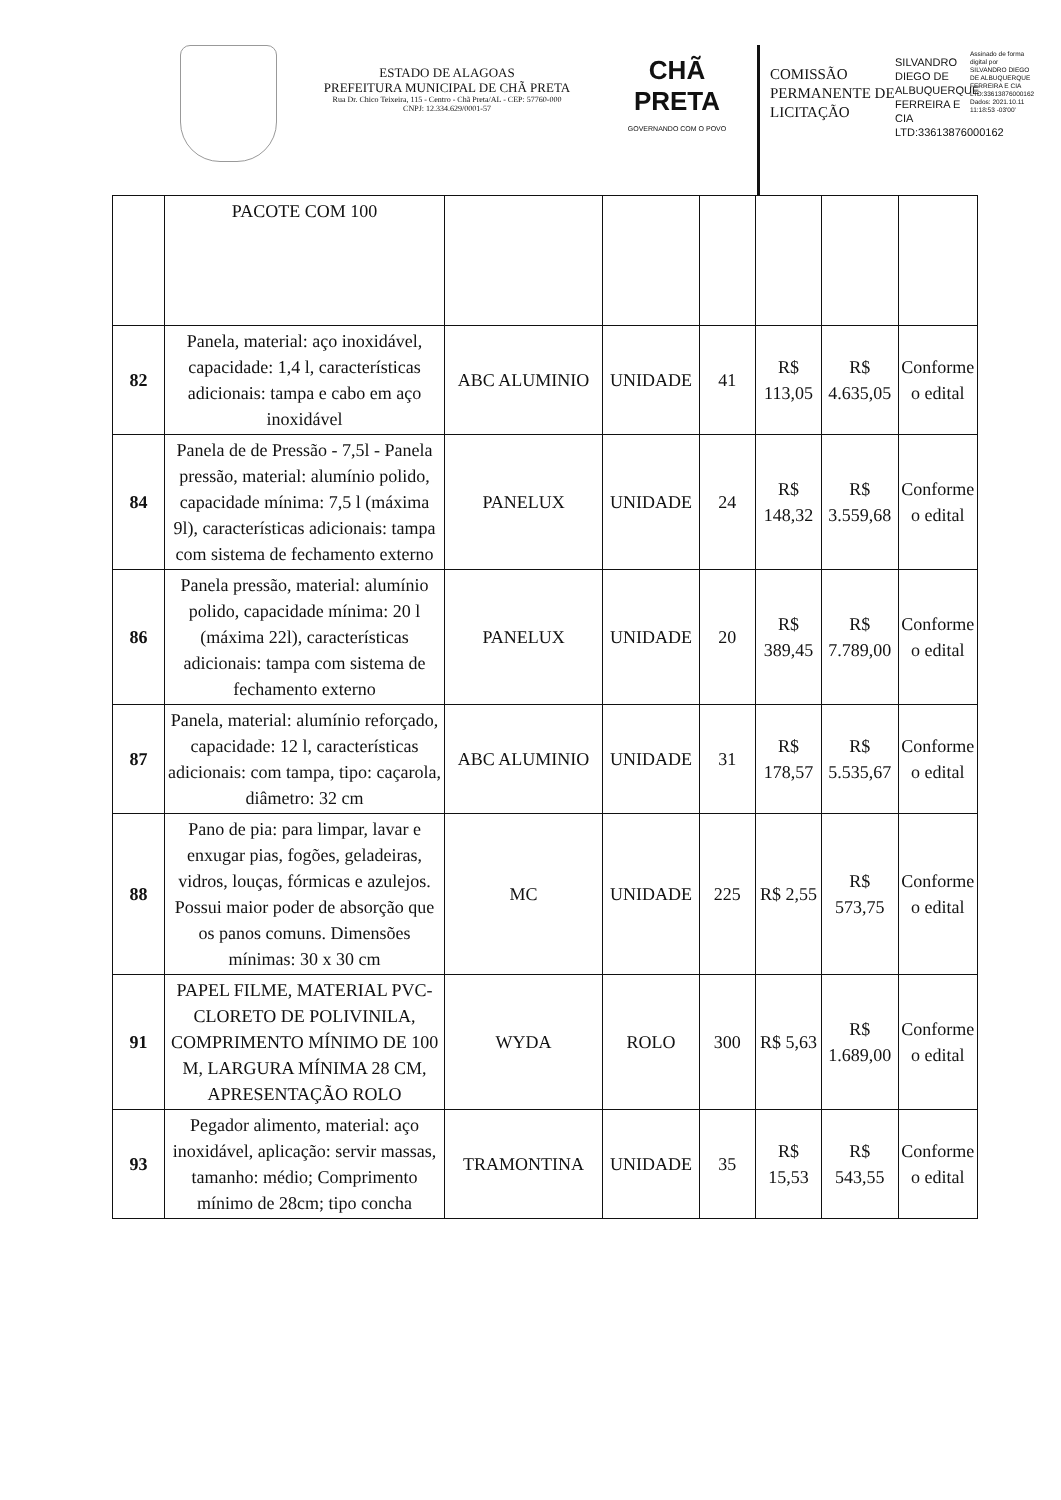ESTADO DE ALAGOAS
PREFEITURA MUNICIPAL DE CHÃ PRETA
Rua Dr. Chico Teixeira, 115 - Centro - Chã Preta/AL - CEP: 57760-000
CNPJ: 12.334.629/0001-57
CHÃ PRETA
GOVERNANDO COM O POVO
COMISSÃO PERMANENTE DE LICITAÇÃO
SILVANDRO DIEGO DE ALBUQUERQUE FERREIRA E CIA LTD:33613876000162
Assinado de forma digital por SILVANDRO DIEGO DE ALBUQUERQUE FERREIRA E CIA LTD:33613876000162 Dados: 2021.10.11 11:18:53 -03'00'
| | PACOTE COM 100 | | | | | | |
| 82 | Panela, material: aço inoxidável, capacidade: 1,4 l, características adicionais: tampa e cabo em aço inoxidável | ABC ALUMINIO | UNIDADE | 41 | R$ 113,05 | R$ 4.635,05 | Conforme o edital |
| 84 | Panela de de Pressão - 7,5l - Panela pressão, material: alumínio polido, capacidade mínima: 7,5 l (máxima 9l), características adicionais: tampa com sistema de fechamento externo | PANELUX | UNIDADE | 24 | R$ 148,32 | R$ 3.559,68 | Conforme o edital |
| 86 | Panela pressão, material: alumínio polido, capacidade mínima: 20 l (máxima 22l), características adicionais: tampa com sistema de fechamento externo | PANELUX | UNIDADE | 20 | R$ 389,45 | R$ 7.789,00 | Conforme o edital |
| 87 | Panela, material: alumínio reforçado, capacidade: 12 l, características adicionais: com tampa, tipo: caçarola, diâmetro: 32 cm | ABC ALUMINIO | UNIDADE | 31 | R$ 178,57 | R$ 5.535,67 | Conforme o edital |
| 88 | Pano de pia: para limpar, lavar e enxugar pias, fogões, geladeiras, vidros, louças, fórmicas e azulejos. Possui maior poder de absorção que os panos comuns. Dimensões mínimas: 30 x 30 cm | MC | UNIDADE | 225 | R$ 2,55 | R$ 573,75 | Conforme o edital |
| 91 | PAPEL FILME, MATERIAL PVC- CLORETO DE POLIVINILA, COMPRIMENTO MÍNIMO DE 100 M, LARGURA MÍNIMA 28 CM, APRESENTAÇÃO ROLO | WYDA | ROLO | 300 | R$ 5,63 | R$ 1.689,00 | Conforme o edital |
| 93 | Pegador alimento, material: aço inoxidável, aplicação: servir massas, tamanho: médio; Comprimento mínimo de 28cm; tipo concha | TRAMONTINA | UNIDADE | 35 | R$ 15,53 | R$ 543,55 | Conforme o edital |